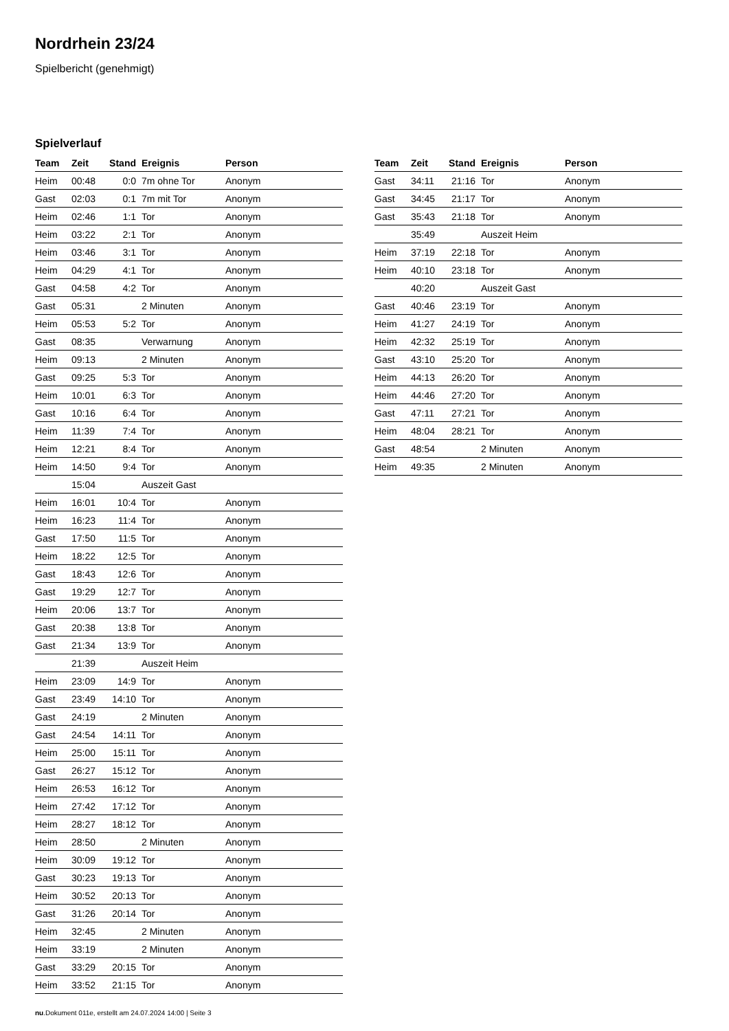Nordrhein 23/24
Spielbericht (genehmigt)
Spielverlauf
| Team | Zeit | Stand | Ereignis | Person |
| --- | --- | --- | --- | --- |
| Heim | 00:48 | 0:0 | 7m ohne Tor | Anonym |
| Gast | 02:03 | 0:1 | 7m mit Tor | Anonym |
| Heim | 02:46 | 1:1 | Tor | Anonym |
| Heim | 03:22 | 2:1 | Tor | Anonym |
| Heim | 03:46 | 3:1 | Tor | Anonym |
| Heim | 04:29 | 4:1 | Tor | Anonym |
| Gast | 04:58 | 4:2 | Tor | Anonym |
| Gast | 05:31 | | 2 Minuten | Anonym |
| Heim | 05:53 | 5:2 | Tor | Anonym |
| Gast | 08:35 | | Verwarnung | Anonym |
| Heim | 09:13 | | 2 Minuten | Anonym |
| Gast | 09:25 | 5:3 | Tor | Anonym |
| Heim | 10:01 | 6:3 | Tor | Anonym |
| Gast | 10:16 | 6:4 | Tor | Anonym |
| Heim | 11:39 | 7:4 | Tor | Anonym |
| Heim | 12:21 | 8:4 | Tor | Anonym |
| Heim | 14:50 | 9:4 | Tor | Anonym |
| | 15:04 | | Auszeit Gast | |
| Heim | 16:01 | 10:4 | Tor | Anonym |
| Heim | 16:23 | 11:4 | Tor | Anonym |
| Gast | 17:50 | 11:5 | Tor | Anonym |
| Heim | 18:22 | 12:5 | Tor | Anonym |
| Gast | 18:43 | 12:6 | Tor | Anonym |
| Gast | 19:29 | 12:7 | Tor | Anonym |
| Heim | 20:06 | 13:7 | Tor | Anonym |
| Gast | 20:38 | 13:8 | Tor | Anonym |
| Gast | 21:34 | 13:9 | Tor | Anonym |
| | 21:39 | | Auszeit Heim | |
| Heim | 23:09 | 14:9 | Tor | Anonym |
| Gast | 23:49 | 14:10 | Tor | Anonym |
| Gast | 24:19 | | 2 Minuten | Anonym |
| Gast | 24:54 | 14:11 | Tor | Anonym |
| Heim | 25:00 | 15:11 | Tor | Anonym |
| Gast | 26:27 | 15:12 | Tor | Anonym |
| Heim | 26:53 | 16:12 | Tor | Anonym |
| Heim | 27:42 | 17:12 | Tor | Anonym |
| Heim | 28:27 | 18:12 | Tor | Anonym |
| Heim | 28:50 | | 2 Minuten | Anonym |
| Heim | 30:09 | 19:12 | Tor | Anonym |
| Gast | 30:23 | 19:13 | Tor | Anonym |
| Heim | 30:52 | 20:13 | Tor | Anonym |
| Gast | 31:26 | 20:14 | Tor | Anonym |
| Heim | 32:45 | | 2 Minuten | Anonym |
| Heim | 33:19 | | 2 Minuten | Anonym |
| Gast | 33:29 | 20:15 | Tor | Anonym |
| Heim | 33:52 | 21:15 | Tor | Anonym |
| Team | Zeit | Stand | Ereignis | Person |
| --- | --- | --- | --- | --- |
| Gast | 34:11 | 21:16 | Tor | Anonym |
| Gast | 34:45 | 21:17 | Tor | Anonym |
| Gast | 35:43 | 21:18 | Tor | Anonym |
| | 35:49 | | Auszeit Heim | |
| Heim | 37:19 | 22:18 | Tor | Anonym |
| Heim | 40:10 | 23:18 | Tor | Anonym |
| | 40:20 | | Auszeit Gast | |
| Gast | 40:46 | 23:19 | Tor | Anonym |
| Heim | 41:27 | 24:19 | Tor | Anonym |
| Heim | 42:32 | 25:19 | Tor | Anonym |
| Gast | 43:10 | 25:20 | Tor | Anonym |
| Heim | 44:13 | 26:20 | Tor | Anonym |
| Heim | 44:46 | 27:20 | Tor | Anonym |
| Gast | 47:11 | 27:21 | Tor | Anonym |
| Heim | 48:04 | 28:21 | Tor | Anonym |
| Gast | 48:54 | | 2 Minuten | Anonym |
| Heim | 49:35 | | 2 Minuten | Anonym |
nu.Dokument 011e, erstellt am 24.07.2024 14:00 | Seite 3